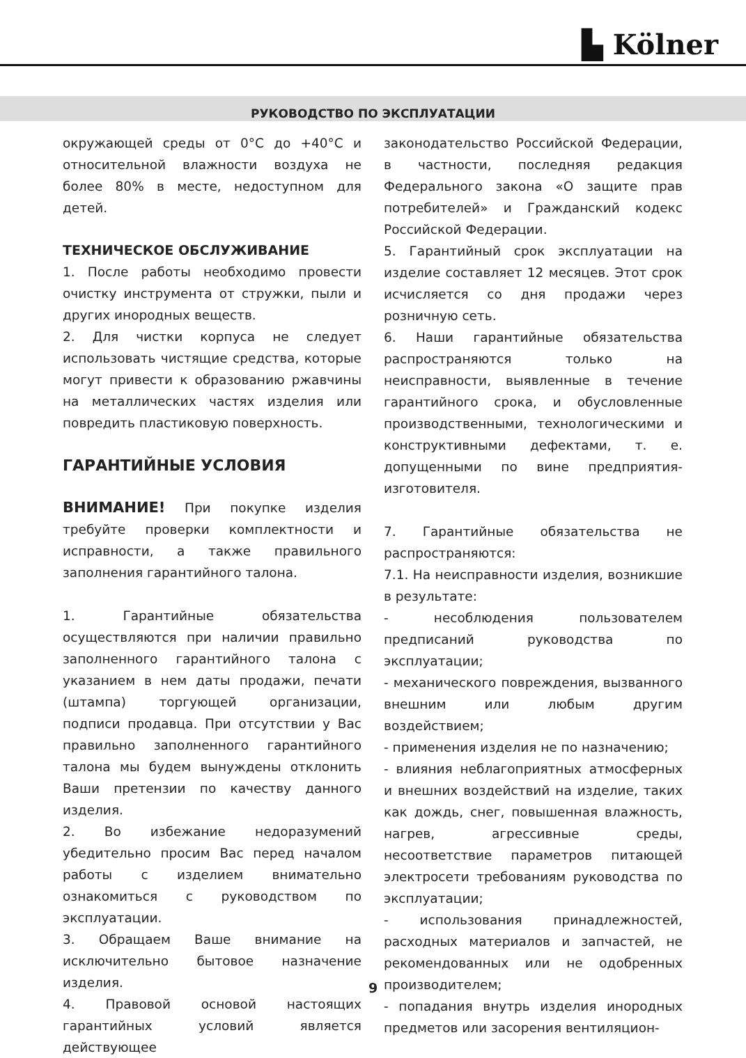▙ Kölner
РУКОВОДСТВО ПО ЭКСПЛУАТАЦИИ
окружающей среды от 0°C до +40°C и относительной влажности воздуха не более 80% в месте, недоступном для детей.
ТЕХНИЧЕСКОЕ ОБСЛУЖИВАНИЕ
1. После работы необходимо провести очистку инструмента от стружки, пыли и других инородных веществ.
2. Для чистки корпуса не следует использовать чистящие средства, которые могут привести к образованию ржавчины на металлических частях изделия или повредить пластиковую поверхность.
ГАРАНТИЙНЫЕ УСЛОВИЯ
ВНИМАНИЕ! При покупке изделия требуйте проверки комплектности и исправности, а также правильного заполнения гарантийного талона.
1. Гарантийные обязательства осуществляются при наличии правильно заполненного гарантийного талона с указанием в нем даты продажи, печати (штампа) торгующей организации, подписи продавца. При отсутствии у Вас правильно заполненного гарантийного талона мы будем вынуждены отклонить Ваши претензии по качеству данного изделия.
2. Во избежание недоразумений убедительно просим Вас перед началом работы с изделием внимательно ознакомиться с руководством по эксплуатации.
3. Обращаем Ваше внимание на исключительно бытовое назначение изделия.
4. Правовой основой настоящих гарантийных условий является действующее
законодательство Российской Федерации, в частности, последняя редакция Федерального закона «О защите прав потребителей» и Гражданский кодекс Российской Федерации.
5. Гарантийный срок эксплуатации на изделие составляет 12 месяцев. Этот срок исчисляется со дня продажи через розничную сеть.
6. Наши гарантийные обязательства распространяются только на неисправности, выявленные в течение гарантийного срока, и обусловленные производственными, технологическими и конструктивными дефектами, т. е. допущенными по вине предприятия-изготовителя.
7. Гарантийные обязательства не распространяются:
7.1. На неисправности изделия, возникшие в результате:
- несоблюдения пользователем предписаний руководства по эксплуатации;
- механического повреждения, вызванного внешним или любым другим воздействием;
- применения изделия не по назначению;
- влияния неблагоприятных атмосферных и внешних воздействий на изделие, таких как дождь, снег, повышенная влажность, нагрев, агрессивные среды, несоответствие параметров питающей электросети требованиям руководства по эксплуатации;
- использования принадлежностей, расходных материалов и запчастей, не рекомендованных или не одобренных производителем;
- попадания внутрь изделия инородных предметов или засорения вентиляцион-
9